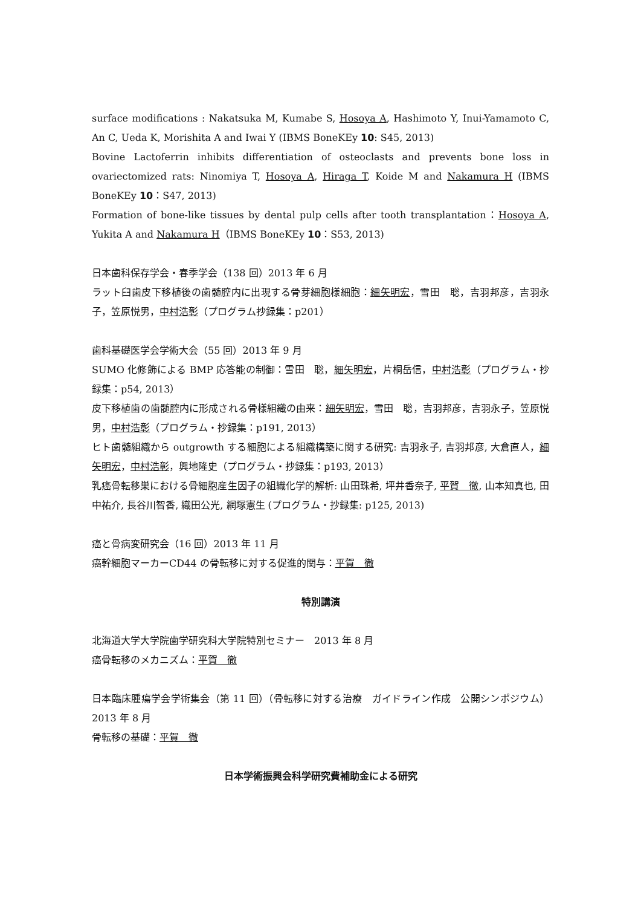surface modifications : Nakatsuka M, Kumabe S, Hosoya A, Hashimoto Y, Inui-Yamamoto C, An C, Ueda K, Morishita A and Iwai Y (IBMS BoneKEy 10: S45, 2013)
Bovine Lactoferrin inhibits differentiation of osteoclasts and prevents bone loss in ovariectomized rats: Ninomiya T, Hosoya A, Hiraga T, Koide M and Nakamura H (IBMS BoneKEy 10：S47, 2013)
Formation of bone-like tissues by dental pulp cells after tooth transplantation：Hosoya A, Yukita A and Nakamura H（IBMS BoneKEy 10：S53, 2013)
日本歯科保存学会・春季学会（138 回）2013 年 6 月
ラット臼歯皮下移植後の歯髄腔内に出現する骨芽細胞様細胞：細矢明宏，雪田　聡，吉羽邦彦，吉羽永子，笠原悦男，中村浩彰（プログラム抄録集：p201）
歯科基礎医学会学術大会（55 回）2013 年 9 月
SUMO 化修飾による BMP 応答能の制御：雪田　聡，細矢明宏，片桐岳信，中村浩彰（プログラム・抄録集：p54, 2013）
皮下移植歯の歯髄腔内に形成される骨様組織の由来：細矢明宏，雪田　聡，吉羽邦彦，吉羽永子，笠原悦男，中村浩彰（プログラム・抄録集：p191, 2013）
ヒト歯髄組織から outgrowth する細胞による組織構築に関する研究: 吉羽永子, 吉羽邦彦, 大倉直人，細矢明宏，中村浩彰，興地隆史（プログラム・抄録集：p193, 2013）
乳癌骨転移巣における骨細胞産生因子の組織化学的解析: 山田珠希, 坪井香奈子, 平賀　徹, 山本知真也, 田中祐介, 長谷川智香, 織田公光, 網塚憲生 (プログラム・抄録集: p125, 2013)
癌と骨病変研究会（16 回）2013 年 11 月
癌幹細胞マーカーCD44 の骨転移に対する促進的関与：平賀　徹
特別講演
北海道大学大学院歯学研究科大学院特別セミナー　2013 年 8 月
癌骨転移のメカニズム：平賀　徹
日本臨床腫瘍学会学術集会（第 11 回）（骨転移に対する治療　ガイドライン作成　公開シンポジウム）2013 年 8 月
骨転移の基礎：平賀　徹
日本学術振興会科学研究費補助金による研究